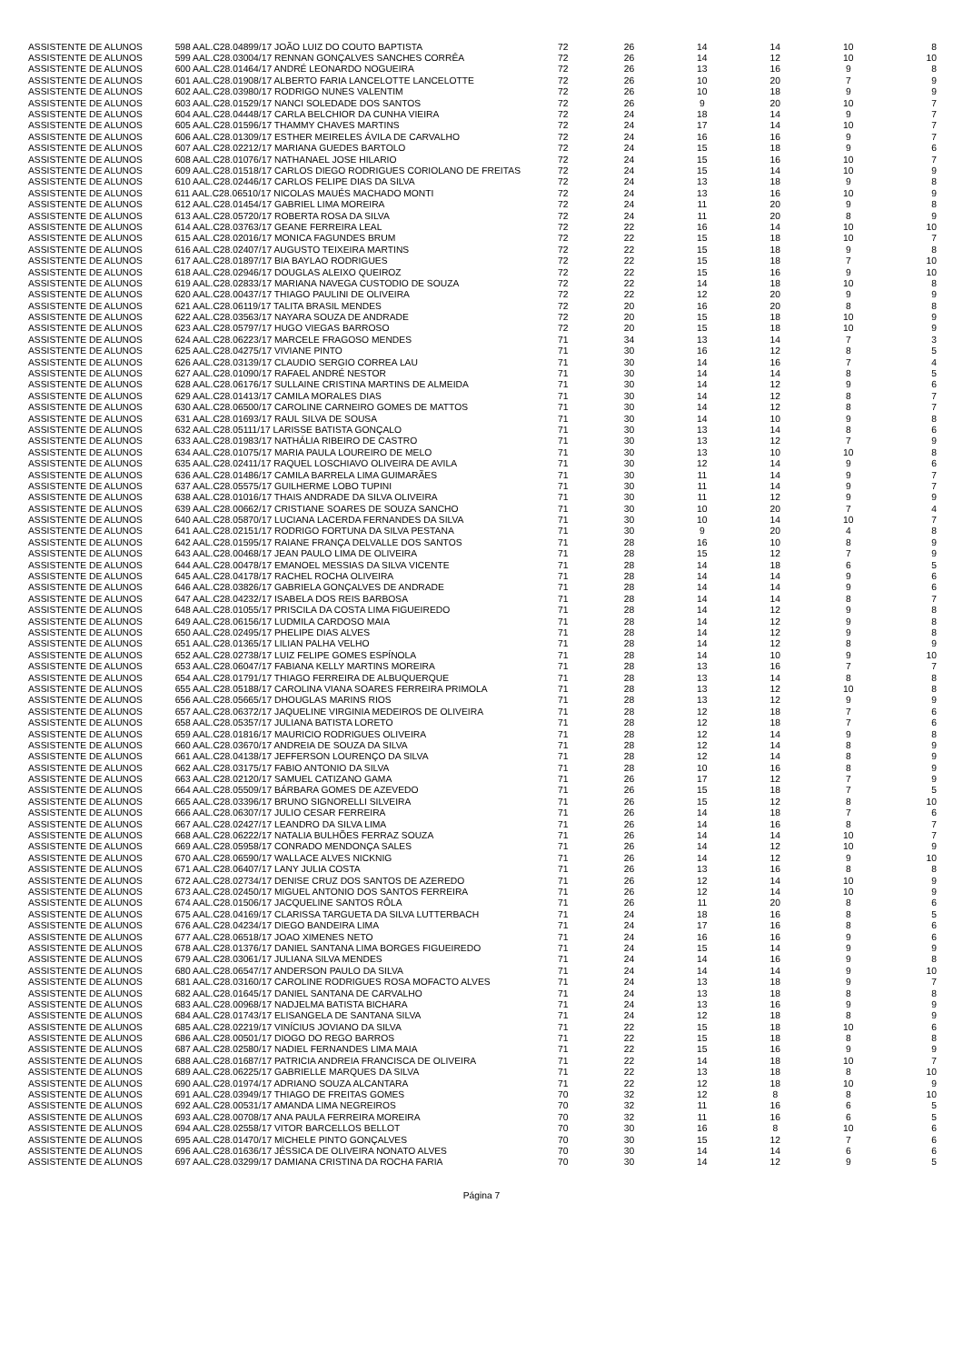| ASSISTENTE DE ALUNOS | 598 AAL.C28.04899/17 JOÃO LUIZ DO COUTO BAPTISTA | 72 | 26 | 14 | 14 | 10 | 8 |
| ASSISTENTE DE ALUNOS | 599 AAL.C28.03004/17 RENNAN GONÇALVES SANCHES CORRÊA | 72 | 26 | 14 | 12 | 10 | 10 |
| ASSISTENTE DE ALUNOS | 600 AAL.C28.01464/17 ANDRÉ LEONARDO NOGUEIRA | 72 | 26 | 13 | 16 | 9 | 8 |
| ASSISTENTE DE ALUNOS | 601 AAL.C28.01908/17 ALBERTO FARIA LANCELOTTE LANCELOTTE | 72 | 26 | 10 | 20 | 7 | 9 |
| ASSISTENTE DE ALUNOS | 602 AAL.C28.03980/17 RODRIGO NUNES VALENTIM | 72 | 26 | 10 | 18 | 9 | 9 |
| ASSISTENTE DE ALUNOS | 603 AAL.C28.01529/17 NANCI SOLEDADE DOS SANTOS | 72 | 26 | 9 | 20 | 10 | 7 |
| ASSISTENTE DE ALUNOS | 604 AAL.C28.04448/17 CARLA BELCHIOR DA CUNHA VIEIRA | 72 | 24 | 18 | 14 | 9 | 7 |
| ASSISTENTE DE ALUNOS | 605 AAL.C28.01596/17 THAMMY CHAVES MARTINS | 72 | 24 | 17 | 14 | 10 | 7 |
| ASSISTENTE DE ALUNOS | 606 AAL.C28.01309/17 ESTHER MEIRELES ÁVILA DE CARVALHO | 72 | 24 | 16 | 16 | 9 | 7 |
| ASSISTENTE DE ALUNOS | 607 AAL.C28.02212/17 MARIANA GUEDES BARTOLO | 72 | 24 | 15 | 18 | 9 | 6 |
| ASSISTENTE DE ALUNOS | 608 AAL.C28.01076/17 NATHANAEL JOSE HILARIO | 72 | 24 | 15 | 16 | 10 | 7 |
| ASSISTENTE DE ALUNOS | 609 AAL.C28.01518/17 CARLOS DIEGO RODRIGUES CORIOLANO DE FREITAS | 72 | 24 | 15 | 14 | 10 | 9 |
| ASSISTENTE DE ALUNOS | 610 AAL.C28.02446/17 CARLOS FELIPE DIAS DA SILVA | 72 | 24 | 13 | 18 | 9 | 8 |
| ASSISTENTE DE ALUNOS | 611 AAL.C28.06510/17 NICOLAS MAUÉS MACHADO MONTI | 72 | 24 | 13 | 16 | 10 | 9 |
| ASSISTENTE DE ALUNOS | 612 AAL.C28.01454/17 GABRIEL LIMA MOREIRA | 72 | 24 | 11 | 20 | 9 | 8 |
| ASSISTENTE DE ALUNOS | 613 AAL.C28.05720/17 ROBERTA ROSA DA SILVA | 72 | 24 | 11 | 20 | 8 | 9 |
| ASSISTENTE DE ALUNOS | 614 AAL.C28.03763/17 GEANE FERREIRA LEAL | 72 | 22 | 16 | 14 | 10 | 10 |
| ASSISTENTE DE ALUNOS | 615 AAL.C28.02016/17 MONICA FAGUNDES BRUM | 72 | 22 | 15 | 18 | 10 | 7 |
| ASSISTENTE DE ALUNOS | 616 AAL.C28.02407/17 AUGUSTO TEIXEIRA MARTINS | 72 | 22 | 15 | 18 | 9 | 8 |
| ASSISTENTE DE ALUNOS | 617 AAL.C28.01897/17 BIA BAYLAO RODRIGUES | 72 | 22 | 15 | 18 | 7 | 10 |
| ASSISTENTE DE ALUNOS | 618 AAL.C28.02946/17 DOUGLAS ALEIXO QUEIROZ | 72 | 22 | 15 | 16 | 9 | 10 |
| ASSISTENTE DE ALUNOS | 619 AAL.C28.02833/17 MARIANA NAVEGA CUSTODIO DE SOUZA | 72 | 22 | 14 | 18 | 10 | 8 |
| ASSISTENTE DE ALUNOS | 620 AAL.C28.00437/17 THIAGO PAULINI DE OLIVEIRA | 72 | 22 | 12 | 20 | 9 | 9 |
| ASSISTENTE DE ALUNOS | 621 AAL.C28.06119/17 TALITA BRASIL MENDES | 72 | 20 | 16 | 20 | 8 | 8 |
| ASSISTENTE DE ALUNOS | 622 AAL.C28.03563/17 NAYARA SOUZA DE ANDRADE | 72 | 20 | 15 | 18 | 10 | 9 |
| ASSISTENTE DE ALUNOS | 623 AAL.C28.05797/17 HUGO VIEGAS BARROSO | 72 | 20 | 15 | 18 | 10 | 9 |
| ASSISTENTE DE ALUNOS | 624 AAL.C28.06223/17 MARCELE FRAGOSO MENDES | 71 | 34 | 13 | 14 | 7 | 3 |
| ASSISTENTE DE ALUNOS | 625 AAL.C28.04275/17 VIVIANE PINTO | 71 | 30 | 16 | 12 | 8 | 5 |
| ASSISTENTE DE ALUNOS | 626 AAL.C28.03139/17 CLAUDIO SERGIO CORREA LAU | 71 | 30 | 14 | 16 | 7 | 4 |
| ASSISTENTE DE ALUNOS | 627 AAL.C28.01090/17 RAFAEL ANDRÉ NESTOR | 71 | 30 | 14 | 14 | 8 | 5 |
| ASSISTENTE DE ALUNOS | 628 AAL.C28.06176/17 SULLAINE CRISTINA MARTINS DE ALMEIDA | 71 | 30 | 14 | 12 | 9 | 6 |
| ASSISTENTE DE ALUNOS | 629 AAL.C28.01413/17 CAMILA MORALES DIAS | 71 | 30 | 14 | 12 | 8 | 7 |
| ASSISTENTE DE ALUNOS | 630 AAL.C28.06500/17 CAROLINE CARNEIRO GOMES DE MATTOS | 71 | 30 | 14 | 12 | 8 | 7 |
| ASSISTENTE DE ALUNOS | 631 AAL.C28.01693/17 RAUL SILVA DE SOUSA | 71 | 30 | 14 | 10 | 9 | 8 |
| ASSISTENTE DE ALUNOS | 632 AAL.C28.05111/17 LARISSE BATISTA GONÇALO | 71 | 30 | 13 | 14 | 8 | 6 |
| ASSISTENTE DE ALUNOS | 633 AAL.C28.01983/17 NATHÁLIA RIBEIRO DE CASTRO | 71 | 30 | 13 | 12 | 7 | 9 |
| ASSISTENTE DE ALUNOS | 634 AAL.C28.01075/17 MARIA PAULA LOUREIRO DE MELO | 71 | 30 | 13 | 10 | 10 | 8 |
| ASSISTENTE DE ALUNOS | 635 AAL.C28.02411/17 RAQUEL LOSCHIAVO OLIVEIRA DE AVILA | 71 | 30 | 12 | 14 | 9 | 6 |
| ASSISTENTE DE ALUNOS | 636 AAL.C28.01486/17 CAMILA BARRELA LIMA GUIMARÃES | 71 | 30 | 11 | 14 | 9 | 7 |
| ASSISTENTE DE ALUNOS | 637 AAL.C28.05575/17 GUILHERME LOBO TUPINI | 71 | 30 | 11 | 14 | 9 | 7 |
| ASSISTENTE DE ALUNOS | 638 AAL.C28.01016/17 THAIS ANDRADE DA SILVA OLIVEIRA | 71 | 30 | 11 | 12 | 9 | 9 |
| ASSISTENTE DE ALUNOS | 639 AAL.C28.00662/17 CRISTIANE SOARES DE SOUZA SANCHO | 71 | 30 | 10 | 20 | 7 | 4 |
| ASSISTENTE DE ALUNOS | 640 AAL.C28.05870/17 LUCIANA LACERDA FERNANDES DA SILVA | 71 | 30 | 10 | 14 | 10 | 7 |
| ASSISTENTE DE ALUNOS | 641 AAL.C28.02151/17 RODRIGO FORTUNA DA SILVA PESTANA | 71 | 30 | 9 | 20 | 4 | 8 |
| ASSISTENTE DE ALUNOS | 642 AAL.C28.01595/17 RAIANE FRANÇA DELVALLE DOS SANTOS | 71 | 28 | 16 | 10 | 8 | 9 |
| ASSISTENTE DE ALUNOS | 643 AAL.C28.00468/17 JEAN PAULO LIMA DE OLIVEIRA | 71 | 28 | 15 | 12 | 7 | 9 |
| ASSISTENTE DE ALUNOS | 644 AAL.C28.00478/17 EMANOEL MESSIAS DA SILVA VICENTE | 71 | 28 | 14 | 18 | 6 | 5 |
| ASSISTENTE DE ALUNOS | 645 AAL.C28.04178/17 RACHEL ROCHA OLIVEIRA | 71 | 28 | 14 | 14 | 9 | 6 |
| ASSISTENTE DE ALUNOS | 646 AAL.C28.03826/17 GABRIELA GONÇALVES DE ANDRADE | 71 | 28 | 14 | 14 | 9 | 6 |
| ASSISTENTE DE ALUNOS | 647 AAL.C28.04232/17 ISABELA DOS REIS BARBOSA | 71 | 28 | 14 | 14 | 8 | 7 |
| ASSISTENTE DE ALUNOS | 648 AAL.C28.01055/17 PRISCILA DA COSTA LIMA FIGUEIREDO | 71 | 28 | 14 | 12 | 9 | 8 |
| ASSISTENTE DE ALUNOS | 649 AAL.C28.06156/17 LUDMILA CARDOSO MAIA | 71 | 28 | 14 | 12 | 9 | 8 |
| ASSISTENTE DE ALUNOS | 650 AAL.C28.02495/17 PHELIPE DIAS ALVES | 71 | 28 | 14 | 12 | 9 | 8 |
| ASSISTENTE DE ALUNOS | 651 AAL.C28.01365/17 LILIAN PALHA VELHO | 71 | 28 | 14 | 12 | 8 | 9 |
| ASSISTENTE DE ALUNOS | 652 AAL.C28.02738/17 LUIZ FELIPE GOMES ESPÍNOLA | 71 | 28 | 14 | 10 | 9 | 10 |
| ASSISTENTE DE ALUNOS | 653 AAL.C28.06047/17 FABIANA KELLY MARTINS MOREIRA | 71 | 28 | 13 | 16 | 7 | 7 |
| ASSISTENTE DE ALUNOS | 654 AAL.C28.01791/17 THIAGO FERREIRA DE ALBUQUERQUE | 71 | 28 | 13 | 14 | 8 | 8 |
| ASSISTENTE DE ALUNOS | 655 AAL.C28.05188/17 CAROLINA VIANA SOARES FERREIRA PRIMOLA | 71 | 28 | 13 | 12 | 10 | 8 |
| ASSISTENTE DE ALUNOS | 656 AAL.C28.05665/17 DHOUGLAS MARINS RIOS | 71 | 28 | 13 | 12 | 9 | 9 |
| ASSISTENTE DE ALUNOS | 657 AAL.C28.06372/17 JAQUELINE VIRGINIA MEDEIROS DE OLIVEIRA | 71 | 28 | 12 | 18 | 7 | 6 |
| ASSISTENTE DE ALUNOS | 658 AAL.C28.05357/17 JULIANA BATISTA LORETO | 71 | 28 | 12 | 18 | 7 | 6 |
| ASSISTENTE DE ALUNOS | 659 AAL.C28.01816/17 MAURICIO RODRIGUES OLIVEIRA | 71 | 28 | 12 | 14 | 9 | 8 |
| ASSISTENTE DE ALUNOS | 660 AAL.C28.03670/17 ANDREIA DE SOUZA DA SILVA | 71 | 28 | 12 | 14 | 8 | 9 |
| ASSISTENTE DE ALUNOS | 661 AAL.C28.04138/17 JEFFERSON LOURENÇO DA SILVA | 71 | 28 | 12 | 14 | 8 | 9 |
| ASSISTENTE DE ALUNOS | 662 AAL.C28.03175/17 FABIO ANTONIO DA SILVA | 71 | 28 | 10 | 16 | 8 | 9 |
| ASSISTENTE DE ALUNOS | 663 AAL.C28.02120/17 SAMUEL CATIZANO GAMA | 71 | 26 | 17 | 12 | 7 | 9 |
| ASSISTENTE DE ALUNOS | 664 AAL.C28.05509/17 BÁRBARA GOMES DE AZEVEDO | 71 | 26 | 15 | 18 | 7 | 5 |
| ASSISTENTE DE ALUNOS | 665 AAL.C28.03396/17 BRUNO SIGNORELLI SILVEIRA | 71 | 26 | 15 | 12 | 8 | 10 |
| ASSISTENTE DE ALUNOS | 666 AAL.C28.06307/17 JULIO CESAR FERREIRA | 71 | 26 | 14 | 18 | 7 | 6 |
| ASSISTENTE DE ALUNOS | 667 AAL.C28.02427/17 LEANDRO DA SILVA LIMA | 71 | 26 | 14 | 16 | 8 | 7 |
| ASSISTENTE DE ALUNOS | 668 AAL.C28.06222/17 NATALIA BULHÕES FERRAZ SOUZA | 71 | 26 | 14 | 14 | 10 | 7 |
| ASSISTENTE DE ALUNOS | 669 AAL.C28.05958/17 CONRADO MENDONÇA SALES | 71 | 26 | 14 | 12 | 10 | 9 |
| ASSISTENTE DE ALUNOS | 670 AAL.C28.06590/17 WALLACE ALVES NICKNIG | 71 | 26 | 14 | 12 | 9 | 10 |
| ASSISTENTE DE ALUNOS | 671 AAL.C28.06407/17 LANY JULIA COSTA | 71 | 26 | 13 | 16 | 8 | 8 |
| ASSISTENTE DE ALUNOS | 672 AAL.C28.02734/17 DENISE CRUZ DOS SANTOS DE AZEREDO | 71 | 26 | 12 | 14 | 10 | 9 |
| ASSISTENTE DE ALUNOS | 673 AAL.C28.02450/17 MIGUEL ANTONIO DOS SANTOS FERREIRA | 71 | 26 | 12 | 14 | 10 | 9 |
| ASSISTENTE DE ALUNOS | 674 AAL.C28.01506/17 JACQUELINE SANTOS RÔLA | 71 | 26 | 11 | 20 | 8 | 6 |
| ASSISTENTE DE ALUNOS | 675 AAL.C28.04169/17 CLARISSA TARGUETA DA SILVA LUTTERBACH | 71 | 24 | 18 | 16 | 8 | 5 |
| ASSISTENTE DE ALUNOS | 676 AAL.C28.04234/17 DIEGO BANDEIRA LIMA | 71 | 24 | 17 | 16 | 8 | 6 |
| ASSISTENTE DE ALUNOS | 677 AAL.C28.06518/17 JOAO XIMENES NETO | 71 | 24 | 16 | 16 | 9 | 6 |
| ASSISTENTE DE ALUNOS | 678 AAL.C28.01376/17 DANIEL SANTANA LIMA BORGES FIGUEIREDO | 71 | 24 | 15 | 14 | 9 | 9 |
| ASSISTENTE DE ALUNOS | 679 AAL.C28.03061/17 JULIANA SILVA MENDES | 71 | 24 | 14 | 16 | 9 | 8 |
| ASSISTENTE DE ALUNOS | 680 AAL.C28.06547/17 ANDERSON PAULO DA SILVA | 71 | 24 | 14 | 14 | 9 | 10 |
| ASSISTENTE DE ALUNOS | 681 AAL.C28.03160/17 CAROLINE RODRIGUES ROSA MOFACTO ALVES | 71 | 24 | 13 | 18 | 9 | 7 |
| ASSISTENTE DE ALUNOS | 682 AAL.C28.01645/17 DANIEL SANTANA DE CARVALHO | 71 | 24 | 13 | 18 | 8 | 8 |
| ASSISTENTE DE ALUNOS | 683 AAL.C28.00968/17 NADJELMA BATISTA BICHARA | 71 | 24 | 13 | 16 | 9 | 9 |
| ASSISTENTE DE ALUNOS | 684 AAL.C28.01743/17 ELISANGELA DE SANTANA SILVA | 71 | 24 | 12 | 18 | 8 | 9 |
| ASSISTENTE DE ALUNOS | 685 AAL.C28.02219/17 VINÍCIUS JOVIANO DA SILVA | 71 | 22 | 15 | 18 | 10 | 6 |
| ASSISTENTE DE ALUNOS | 686 AAL.C28.00501/17 DIOGO DO REGO BARROS | 71 | 22 | 15 | 18 | 8 | 8 |
| ASSISTENTE DE ALUNOS | 687 AAL.C28.02580/17 NADIEL FERNANDES LIMA MAIA | 71 | 22 | 15 | 16 | 9 | 9 |
| ASSISTENTE DE ALUNOS | 688 AAL.C28.01687/17 PATRICIA ANDREIA FRANCISCA DE OLIVEIRA | 71 | 22 | 14 | 18 | 10 | 7 |
| ASSISTENTE DE ALUNOS | 689 AAL.C28.06225/17 GABRIELLE MARQUES DA SILVA | 71 | 22 | 13 | 18 | 8 | 10 |
| ASSISTENTE DE ALUNOS | 690 AAL.C28.01974/17 ADRIANO SOUZA ALCANTARA | 71 | 22 | 12 | 18 | 10 | 9 |
| ASSISTENTE DE ALUNOS | 691 AAL.C28.03949/17 THIAGO DE FREITAS GOMES | 70 | 32 | 12 | 8 | 8 | 10 |
| ASSISTENTE DE ALUNOS | 692 AAL.C28.00531/17 AMANDA LIMA NEGREIROS | 70 | 32 | 11 | 16 | 6 | 5 |
| ASSISTENTE DE ALUNOS | 693 AAL.C28.00708/17 ANA PAULA FERREIRA MOREIRA | 70 | 32 | 11 | 16 | 6 | 5 |
| ASSISTENTE DE ALUNOS | 694 AAL.C28.02558/17 VITOR BARCELLOS BELLOT | 70 | 30 | 16 | 8 | 10 | 6 |
| ASSISTENTE DE ALUNOS | 695 AAL.C28.01470/17 MICHELE PINTO GONÇALVES | 70 | 30 | 15 | 12 | 7 | 6 |
| ASSISTENTE DE ALUNOS | 696 AAL.C28.01636/17 JÉSSICA DE OLIVEIRA NONATO ALVES | 70 | 30 | 14 | 14 | 6 | 6 |
| ASSISTENTE DE ALUNOS | 697 AAL.C28.03299/17 DAMIANA CRISTINA DA ROCHA FARIA | 70 | 30 | 14 | 12 | 9 | 5 |
Página 7